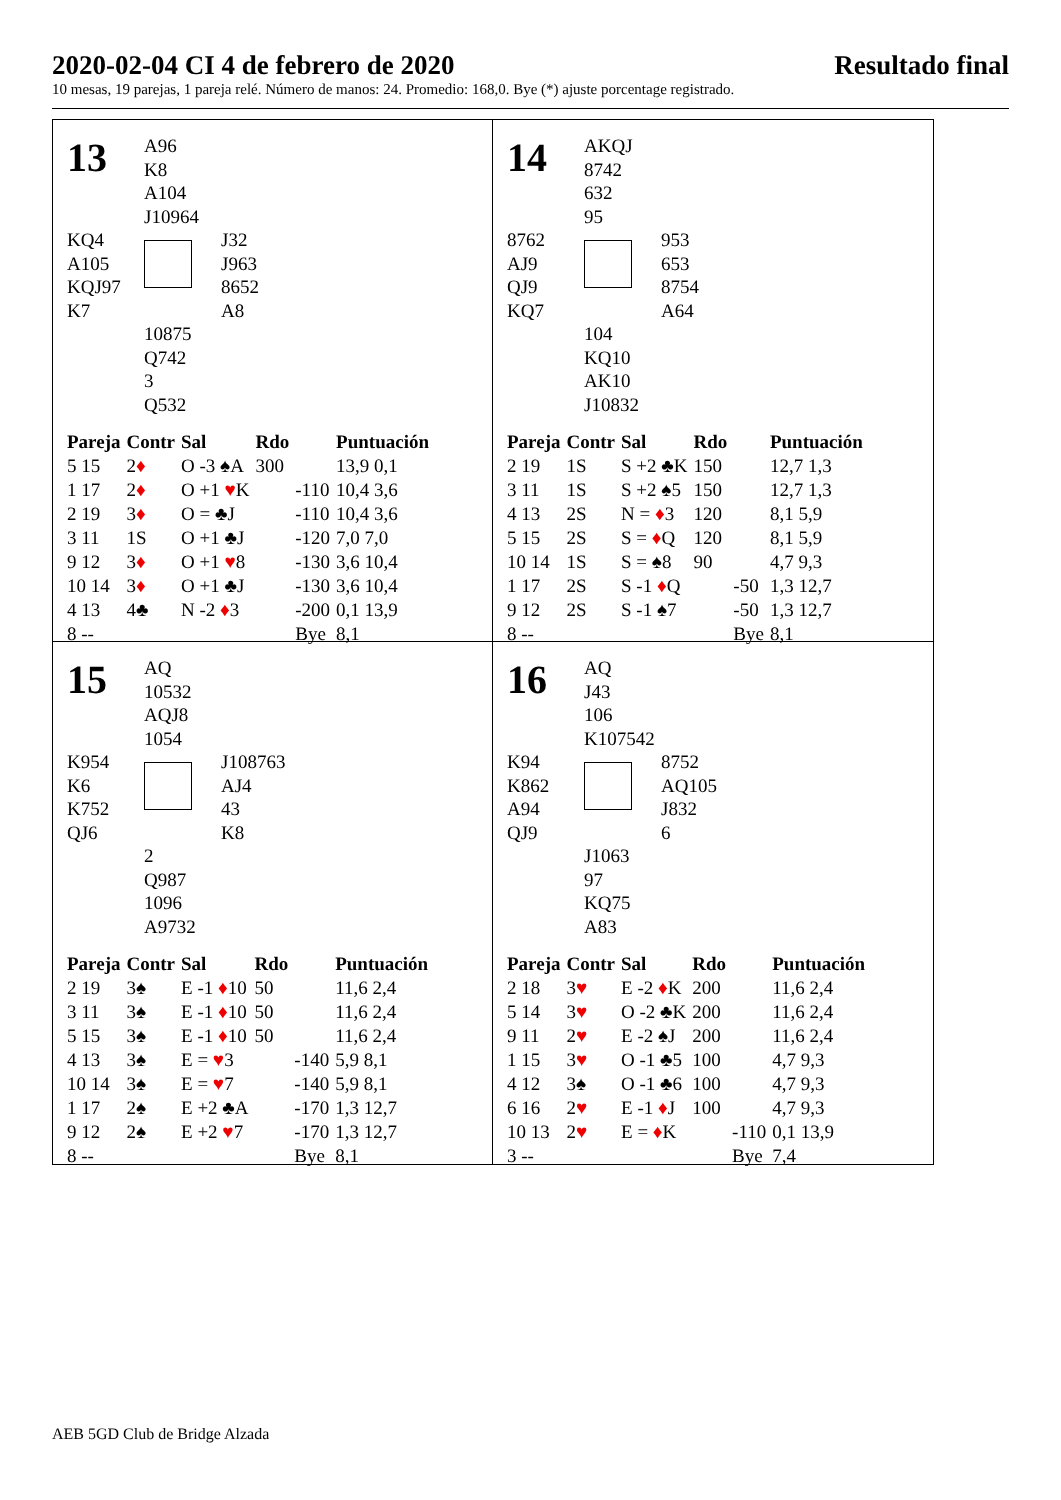2020-02-04 CI 4 de febrero de 2020 Resultado final
10 mesas, 19 parejas, 1 pareja relé. Número de manos: 24. Promedio: 168,0. Bye (*) ajuste porcentage registrado.
13
A96
K8
A104
J10964
KQ4
A105
KQJ97
K7
J32
J963
8652
A8
10875
Q742
3
Q532
| Pareja | Contr | Sal | Rdo | | Puntuación |
| --- | --- | --- | --- | --- | --- |
| 5 15 | 2 ♦ | O -3 ♠A | 300 | | 13,9 0,1 |
| 1 17 | 2 ♦ | O +1 ♥ K | | -110 | 10,4 3,6 |
| 2 19 | 3 ♦ | O = ♣J | | -110 | 10,4 3,6 |
| 3 11 | 1S | O +1 ♣J | | -120 | 7,0 7,0 |
| 9 12 | 3 ♦ | O +1 ♥ 8 | | -130 | 3,6 10,4 |
| 10 14 | 3 ♦ | O +1 ♣J | | -130 | 3,6 10,4 |
| 4 13 | 4♣ | N -2 ♦ 3 | | -200 | 0,1 13,9 |
| 8 -- | | | | Bye | 8,1 |
14
AKQJ
8742
632
95
8762
AJ9
QJ9
KQ7
953
653
8754
A64
104
KQ10
AK10
J10832
| Pareja | Contr | Sal | Rdo | | Puntuación |
| --- | --- | --- | --- | --- | --- |
| 2 19 | 1S | S +2 ♣K | 150 | | 12,7 1,3 |
| 3 11 | 1S | S +2 ♠5 | 150 | | 12,7 1,3 |
| 4 13 | 2S | N = ♦ 3 | 120 | | 8,1 5,9 |
| 5 15 | 2S | S = ♦ Q | 120 | | 8,1 5,9 |
| 10 14 | 1S | S = ♠8 | 90 | | 4,7 9,3 |
| 1 17 | 2S | S -1 ♦ Q | | -50 | 1,3 12,7 |
| 9 12 | 2S | S -1 ♠7 | | -50 | 1,3 12,7 |
| 8 -- | | | | Bye | 8,1 |
15
AQ
10532
AQJ8
1054
K954
K6
K752
QJ6
J108763
AJ4
43
K8
2
Q987
1096
A9732
| Pareja | Contr | Sal | Rdo | | Puntuación |
| --- | --- | --- | --- | --- | --- |
| 2 19 | 3♠ | E -1 ♦ 10 | 50 | | 11,6 2,4 |
| 3 11 | 3♠ | E -1 ♦ 10 | 50 | | 11,6 2,4 |
| 5 15 | 3♠ | E -1 ♦ 10 | 50 | | 11,6 2,4 |
| 4 13 | 3♠ | E = ♥ 3 | | -140 | 5,9 8,1 |
| 10 14 | 3♠ | E = ♥ 7 | | -140 | 5,9 8,1 |
| 1 17 | 2♠ | E +2 ♣A | | -170 | 1,3 12,7 |
| 9 12 | 2♠ | E +2 ♥ 7 | | -170 | 1,3 12,7 |
| 8 -- | | | | Bye | 8,1 |
16
AQ
J43
106
K107542
K94
K862
A94
QJ9
8752
AQ105
J832
6
J1063
97
KQ75
A83
| Pareja | Contr | Sal | Rdo | | Puntuación |
| --- | --- | --- | --- | --- | --- |
| 2 18 | 3 ♥ | E -2 ♦ K | 200 | | 11,6 2,4 |
| 5 14 | 3 ♥ | O -2 ♣K | 200 | | 11,6 2,4 |
| 9 11 | 2 ♥ | E -2 ♠J | 200 | | 11,6 2,4 |
| 1 15 | 3 ♥ | O -1 ♣5 | 100 | | 4,7 9,3 |
| 4 12 | 3♠ | O -1 ♣6 | 100 | | 4,7 9,3 |
| 6 16 | 2 ♥ | E -1 ♦ J | 100 | | 4,7 9,3 |
| 10 13 | 2 ♥ | E = ♦ K | | -110 | 0,1 13,9 |
| 3 -- | | | | Bye | 7,4 |
AEB 5GD Club de Bridge Alzada